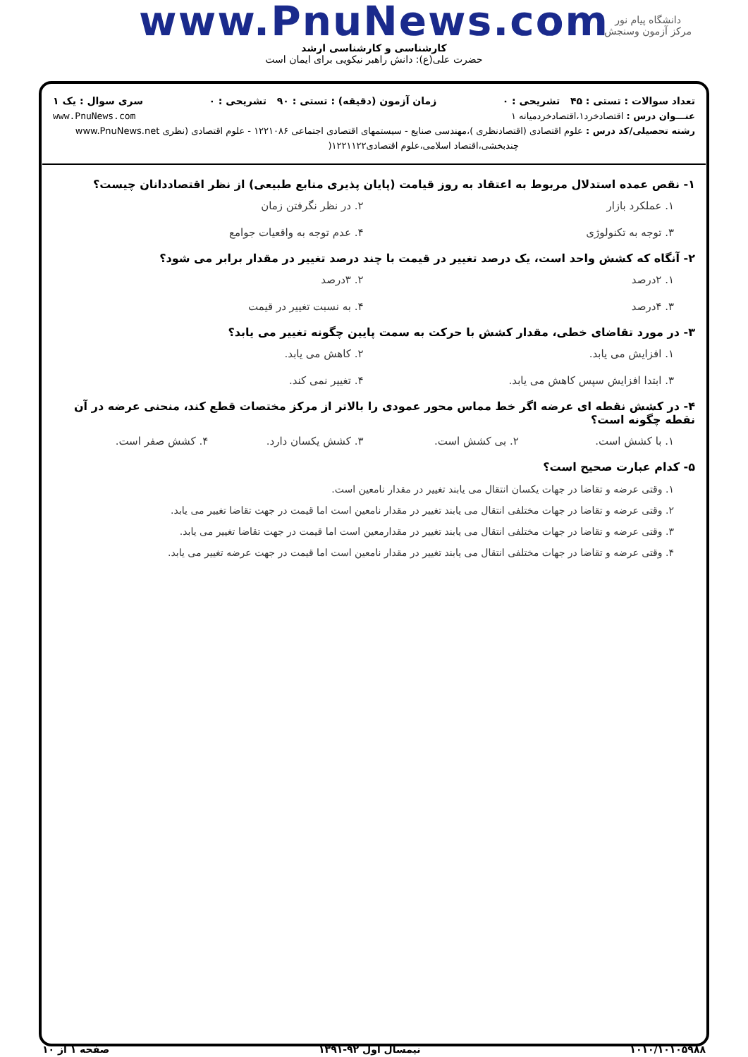دانشگاه پیام نور
مرکز آزمون وسنجش
www.PnuNews.com
کارشناسی و کارشناسی ارشد
حضرت علی(ع): دانش راهبر نیکویی برای ایمان است
تعداد سوالات : تستی : ۴۵ تشریحی : ۰ زمان آزمون (دقیقه) : تستی : ۹۰ تشریحی : ۰ سری سوال : یک ۱
عنـــوان درس : اقتصادخرد۱،اقتصادخردمیانه ۱ www.PnuNews.com
رشته تحصیلی/کد درس : علوم اقتصادی (اقتصادنظری )،مهندسی صنایع - سیستمهای اقتصادی اجتماعی ۱۲۲۱۰۸۶ - علوم اقتصادی (نظری www.PnuNews.net
چندبخشی،اقتصاد اسلامی،علوم اقتصادی۱۲۲۱۱۲۲(
۱- نقص عمده استدلال مربوط به اعتقاد به روز قیامت (پایان پذیری منابع طبیعی) از نظر اقتصاددانان چیست؟
۱. عملکرد بازار ۲. در نظر نگرفتن زمان ۳. توجه به تکنولوژی ۴. عدم توجه به واقعیات جوامع
۲- آنگاه که کشش واحد است، یک درصد تغییر در قیمت با چند درصد تغییر در مقدار برابر می شود؟
۱. ۲درصد ۲. ۳درصد ۳. ۴درصد ۴. به نسبت تغییر در قیمت
۳- در مورد تقاضای خطی، مقدار کشش با حرکت به سمت پایین چگونه تغییر می یابد؟
۱. افزایش می یابد. ۲. کاهش می یابد. ۳. ابتدا افزایش سپس کاهش می یابد. ۴. تغییر نمی کند.
۴- در کشش نقطه ای عرضه اگر خط مماس محور عمودی را بالاتر از مرکز مختصات قطع کند، منحنی عرضه در آن نقطه چگونه است؟
۱. با کشش است. ۲. بی کشش است. ۳. کشش یکسان دارد. ۴. کشش صفر است.
۵- کدام عبارت صحیح است؟
۱. وقتی عرضه و تقاضا در جهات یکسان انتقال می یابند تغییر در مقدار نامعین است.
۲. وقتی عرضه و تقاضا در جهات مختلفی انتقال می یابند تغییر در مقدار نامعین است اما قیمت در جهت تقاضا تغییر می یابد.
۳. وقتی عرضه و تقاضا در جهات مختلفی انتقال می یابند تغییر در مقدارمعین است اما قیمت در جهت تقاضا تغییر می یابد.
۴. وقتی عرضه و تقاضا در جهات مختلفی انتقال می یابند تغییر در مقدار نامعین است اما قیمت در جهت عرضه تغییر می یابد.
۱۰۱۰/۱۰۱۰۵۹۸۸ نیمسال اول ۹۲-۱۳۹۱ صفحه ۱ از ۱۰